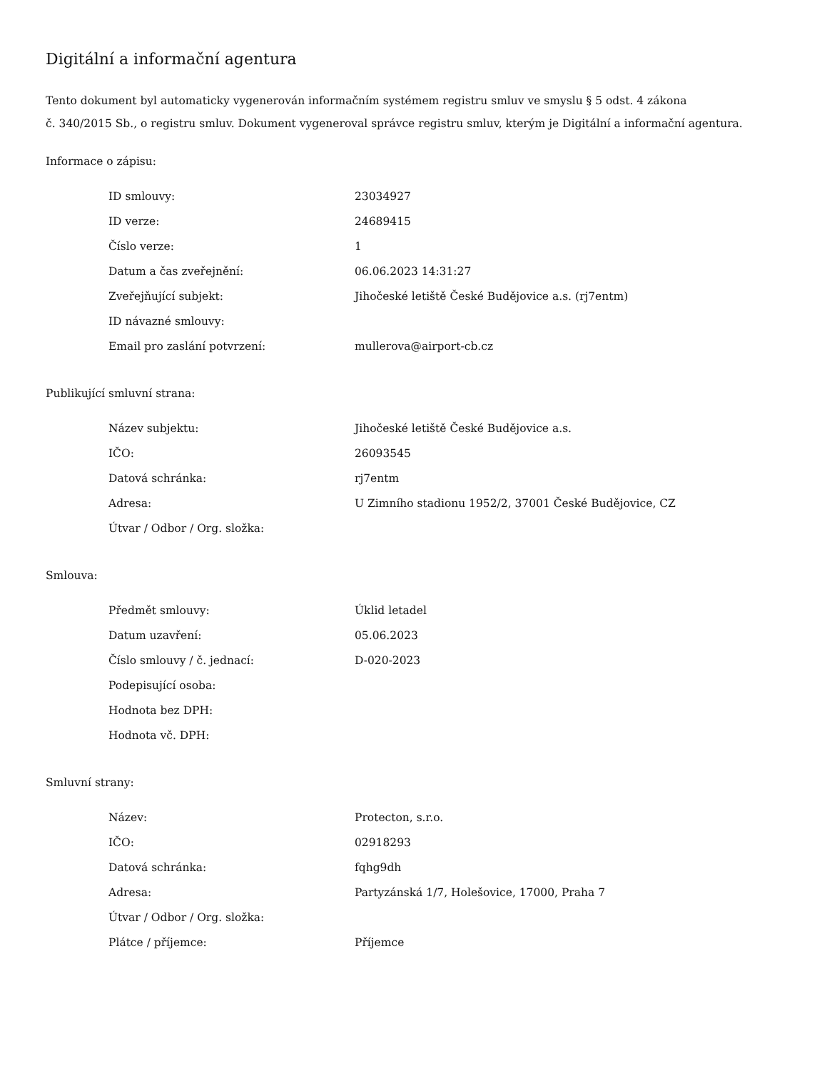Digitální a informační agentura
Tento dokument byl automaticky vygenerován informačním systémem registru smluv ve smyslu § 5 odst. 4 zákona
č. 340/2015 Sb., o registru smluv. Dokument vygeneroval správce registru smluv, kterým je Digitální a informační agentura.
Informace o zápisu:
| ID smlouvy: | 23034927 |
| ID verze: | 24689415 |
| Číslo verze: | 1 |
| Datum a čas zveřejnění: | 06.06.2023 14:31:27 |
| Zveřejňující subjekt: | Jihočeské letiště České Budějovice a.s. (rj7entm) |
| ID návazné smlouvy: | |
| Email pro zaslání potvrzení: | mullerova@airport-cb.cz |
Publikující smluvní strana:
| Název subjektu: | Jihočeské letiště České Budějovice a.s. |
| IČO: | 26093545 |
| Datová schránka: | rj7entm |
| Adresa: | U Zimního stadionu 1952/2, 37001 České Budějovice, CZ |
| Útvar / Odbor / Org. složka: | |
Smlouva:
| Předmět smlouvy: | Úklid letadel |
| Datum uzavření: | 05.06.2023 |
| Číslo smlouvy / č. jednací: | D-020-2023 |
| Podepisující osoba: | |
| Hodnota bez DPH: | |
| Hodnota vč. DPH: | |
Smluvní strany:
| Název: | Protecton, s.r.o. |
| IČO: | 02918293 |
| Datová schránka: | fqhg9dh |
| Adresa: | Partyzánská 1/7, Holešovice, 17000, Praha 7 |
| Útvar / Odbor / Org. složka: | |
| Plátce / příjemce: | Příjemce |